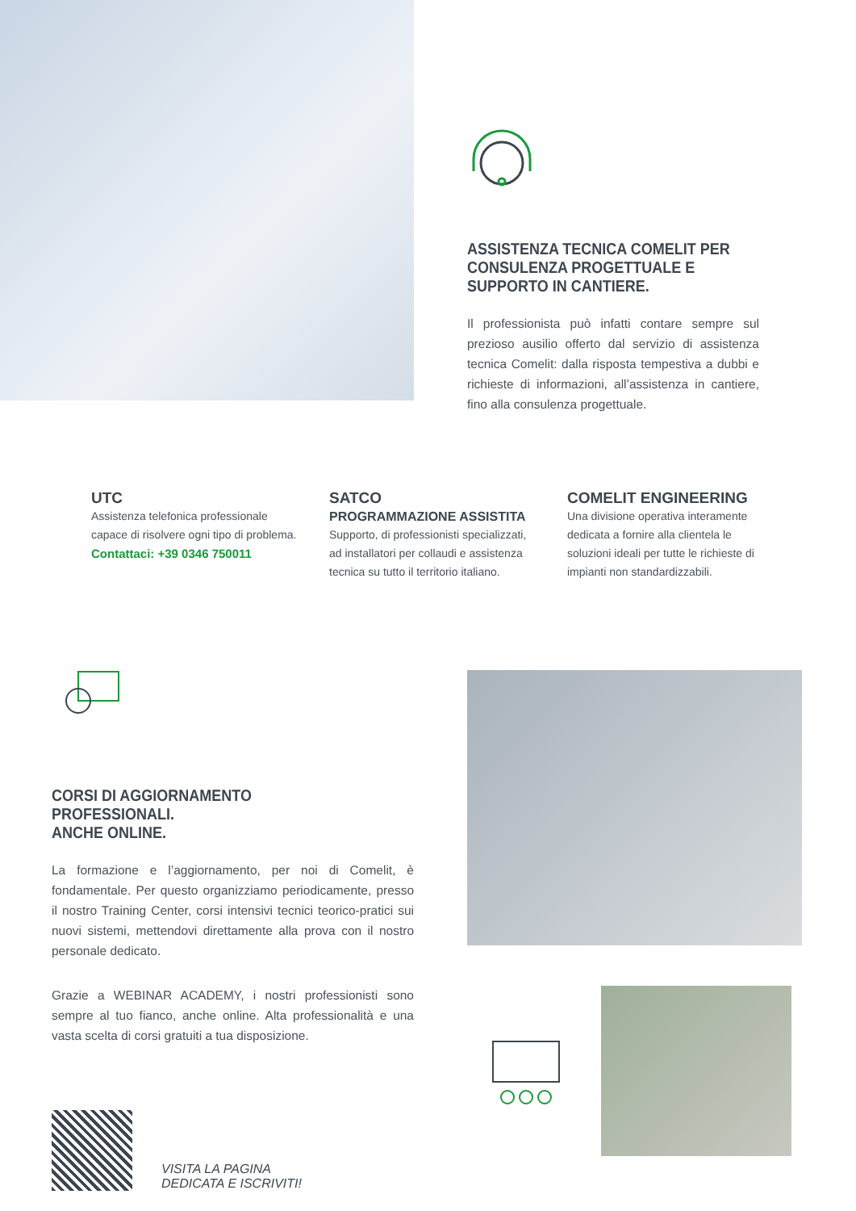ASSISTENZA TECNICA COMELIT PER CONSULENZA PROGETTUALE E SUPPORTO IN CANTIERE.
Il professionista può infatti contare sempre sul prezioso ausilio offerto dal servizio di assistenza tecnica Comelit: dalla risposta tempestiva a dubbi e richieste di informazioni, all’assistenza in cantiere, fino alla consulenza progettuale.
UTC
Assistenza telefonica professionale capace di risolvere ogni tipo di problema.
Contattaci: +39 0346 750011
SATCO
PROGRAMMAZIONE ASSISTITA
Supporto, di professionisti specializzati, ad installatori per collaudi e assistenza tecnica su tutto il territorio italiano.
COMELIT ENGINEERING
Una divisione operativa interamente dedicata a fornire alla clientela le soluzioni ideali per tutte le richieste di impianti non standardizzabili.
CORSI DI AGGIORNAMENTO PROFESSIONALI.
ANCHE ONLINE.
La formazione e l’aggiornamento, per noi di Comelit, è fondamentale. Per questo organizziamo periodicamente, presso il nostro Training Center, corsi intensivi tecnici teorico-pratici sui nuovi sistemi, mettendovi direttamente alla prova con il nostro personale dedicato.
Grazie a WEBINAR ACADEMY, i nostri professionisti sono sempre al tuo fianco, anche online. Alta professionalità e una vasta scelta di corsi gratuiti a tua disposizione.
VISITA LA PAGINA
DEDICATA E ISCRIVITI!